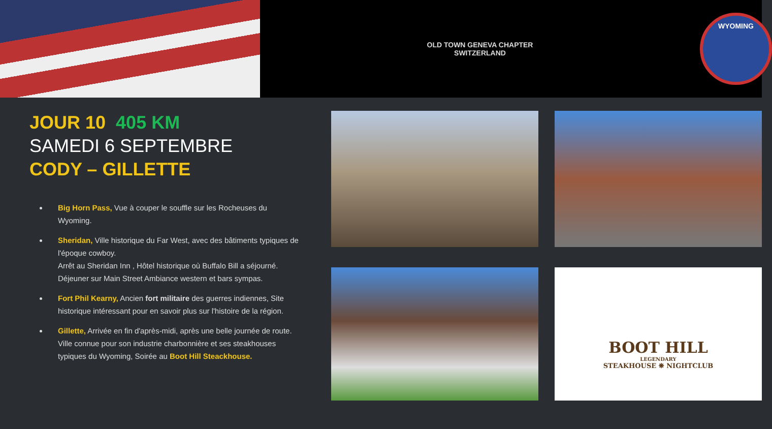OLD TOWN GENEVA CHAPTER
SWITZERLAND
WYOMING
JOUR 10 405 KM
SAMEDI 6 SEPTEMBRE
CODY – GILLETTE
Big Horn Pass, Vue à couper le souffle sur les Rocheuses du Wyoming.
Sheridan, Ville historique du Far West, avec des bâtiments typiques de l'époque cowboy.
Arrêt au Sheridan Inn , Hôtel historique où Buffalo Bill a séjourné. Déjeuner sur Main Street Ambiance western et bars sympas.
Fort Phil Kearny, Ancien fort militaire des guerres indiennes, Site historique intéressant pour en savoir plus sur l'histoire de la région.
Gillette, Arrivée en fin d'après-midi, après une belle journée de route. Ville connue pour son industrie charbonnière et ses steakhouses typiques du Wyoming, Soirée au Boot Hill Steackhouse.
BOOT HILL
LEGENDARY
STEAKHOUSE ❋ NIGHTCLUB